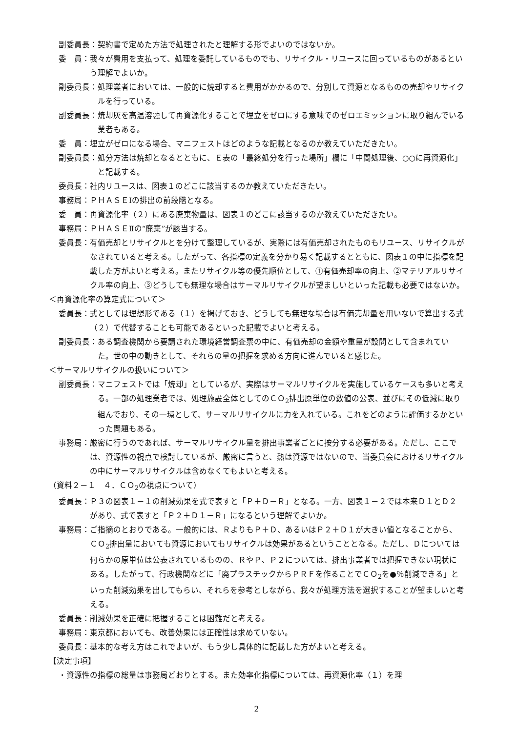副委員長： 契約書で定めた方法で処理されたと理解する形でよいのではないか。
委　員： 我々が費用を支払って、処理を委託しているものでも、リサイクル・リユースに回っているものがあるという理解でよいか。
副委員長： 処理業者においては、一般的に焼却すると費用がかかるので、分別して資源となるものの売却やリサイクルを行っている。
副委員長： 焼却灰を高温溶融して再資源化することで埋立をゼロにする意味でのゼロエミッションに取り組んでいる業者もある。
委　員： 埋立がゼロになる場合、マニフェストはどのような記載となるのか教えていただきたい。
副委員長： 処分方法は焼却となるとともに、Ｅ表の「最終処分を行った場所」欄に「中間処理後、○○に再資源化」と記載する。
委員長： 社内リユースは、図表１のどこに該当するのか教えていただきたい。
事務局： ＰＨＡＳＥⅠの排出の前段階となる。
委　員： 再資源化率（２）にある廃棄物量は、図表１のどこに該当するのか教えていただきたい。
事務局： ＰＨＡＳＥⅡの“廃棄”が該当する。
委員長： 有価売却とリサイクルとを分けて整理しているが、実際には有価売却されたものもリユース、リサイクルがなされていると考える。したがって、各指標の定義を分かり易く記載するとともに、図表１の中に指標を記載した方がよいと考える。またリサイクル等の優先順位として、①有価売却率の向上、②マテリアルリサイクル率の向上、③どうしても無理な場合はサーマルリサイクルが望ましいといった記載も必要ではないか。
＜再資源化率の算定式について＞
委員長： 式としては理想形である（１）を掲げておき、どうしても無理な場合は有価売却量を用いないで算出する式（２）で代替することも可能であるといった記載でよいと考える。
副委員長： ある調査機関から要請された環境経営調査票の中に、有価売却の金額や重量が設問として含まれていた。世の中の動きとして、それらの量の把握を求める方向に進んでいると感じた。
＜サーマルリサイクルの扱いについて＞
副委員長： マニフェストでは「焼却」としているが、実際はサーマルリサイクルを実施しているケースも多いと考える。一部の処理業者では、処理施設全体としてのＣＯ<sub>2</sub>排出原単位の数値の公表、並びにその低減に取り組んでおり、その一環として、サーマルリサイクルに力を入れている。これをどのように評価するかといった問題もある。
事務局： 厳密に行うのであれば、サーマルリサイクル量を排出事業者ごとに按分する必要がある。ただし、ここでは、資源性の視点で検討しているが、厳密に言うと、熱は資源ではないので、当委員会におけるリサイクルの中にサーマルリサイクルは含めなくてもよいと考える。
（資料２－１　４．ＣＯ<sub>2</sub>の視点について）
委員長： Ｐ３の図表１－１の削減効果を式で表すと「Ｐ＋Ｄ－Ｒ」となる。一方、図表１－２では本来Ｄ１とＤ２があり、式で表すと「Ｐ２＋Ｄ１－Ｒ」になるという理解でよいか。
事務局： ご指摘のとおりである。一般的には、ＲよりもＰ＋Ｄ、あるいはＰ２＋Ｄ１が大きい値となることから、ＣＯ<sub>2</sub>排出量においても資源においてもリサイクルは効果があるということとなる。ただし、Ｄについては何らかの原単位は公表されているものの、ＲやＰ、Ｐ２については、排出事業者では把握できない現状にある。したがって、行政機関などに「廃プラスチックからＰＲＦを作ることでＣＯ<sub>2</sub>を●％削減できる」といった削減効果を出してもらい、それらを参考としながら、我々が処理方法を選択することが望ましいと考える。
委員長： 削減効果を正確に把握することは困難だと考える。
事務局： 東京都においても、改善効果には正確性は求めていない。
委員長： 基本的な考え方はこれでよいが、もう少し具体的に記載した方がよいと考える。
【決定事項】
・資源性の指標の総量は事務局どおりとする。また効率化指標については、再資源化率（１）を理
2